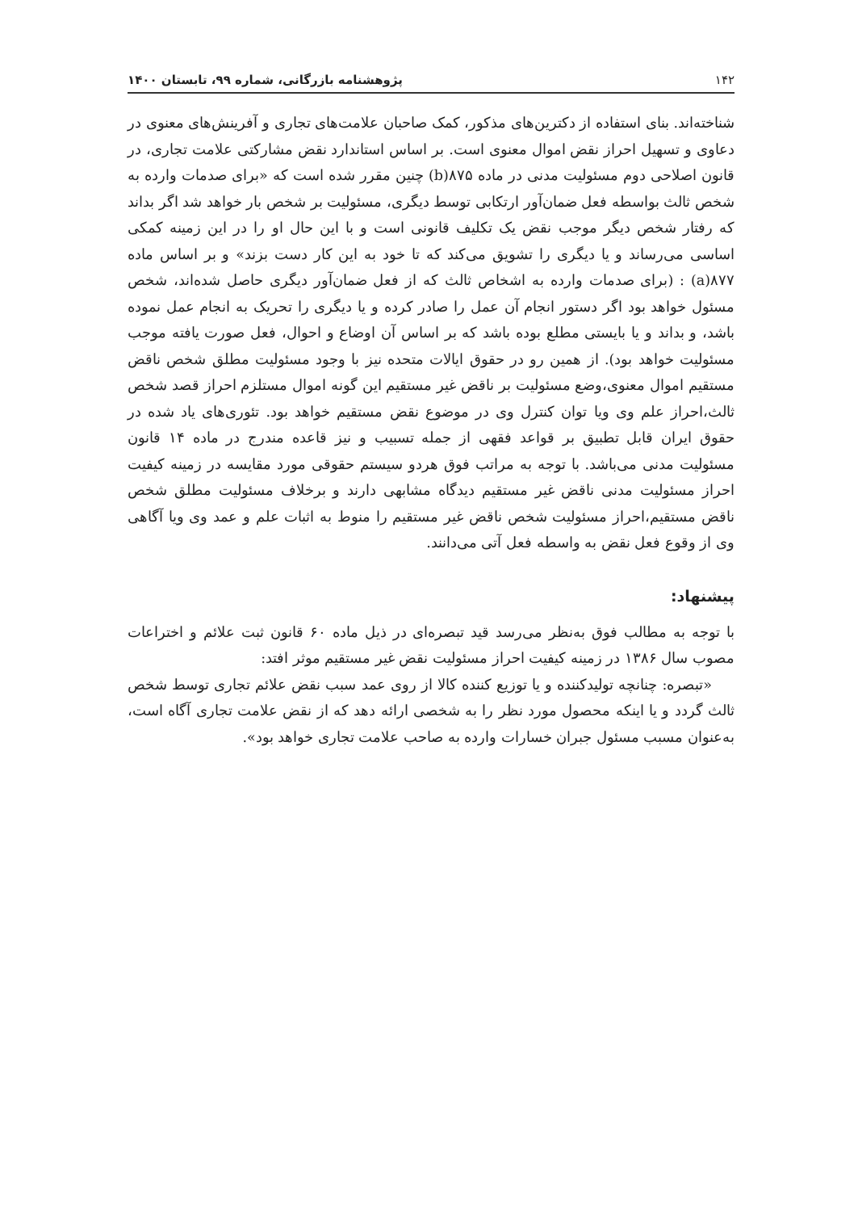۱۴۲ پژوهشنامه بازرگانی، شماره ۹۹، تابستان ۱۴۰۰
شناخته‌اند. بنای استفاده از دکترین‌های مذکور، کمک صاحبان علامت‌های تجاری و آفرینش‌های معنوی در دعاوی و تسهیل احراز نقض اموال معنوی است. بر اساس استاندارد نقض مشارکتی علامت تجاری، در قانون اصلاحی دوم مسئولیت مدنی در ماده ۸۷۵(b) چنین مقرر شده است که «برای صدمات وارده به شخص ثالث بواسطه فعل ضمان‌آور ارتکابی توسط دیگری، مسئولیت بر شخص بار خواهد شد اگر بداند که رفتار شخص دیگر موجب نقض یک تکلیف قانونی است و با این حال او را در این زمینه کمکی اساسی می‌رساند و یا دیگری را تشویق می‌کند که تا خود به این کار دست بزند» و بر اساس ماده ۸۷۷(a) : (برای صدمات وارده به اشخاص ثالث که از فعل ضمان‌آور دیگری حاصل شده‌اند، شخص مسئول خواهد بود اگر دستور انجام آن عمل را صادر کرده و یا دیگری را تحریک به انجام عمل نموده باشد، و بداند و یا بایستی مطلع بوده باشد که بر اساس آن اوضاع و احوال، فعل صورت یافته موجب مسئولیت خواهد بود). از همین رو در حقوق ایالات متحده نیز با وجود مسئولیت مطلق شخص ناقض مستقیم اموال معنوی،وضع مسئولیت بر ناقض غیر مستقیم این گونه اموال مستلزم احراز قصد شخص ثالث،احراز علم وی ویا توان کنترل وی در موضوع نقض مستقیم خواهد بود. تئوری‌های یاد شده در حقوق ایران قابل تطبیق بر قواعد فقهی از جمله تسبیب و نیز قاعده مندرج در ماده ۱۴ قانون مسئولیت مدنی می‌باشد. با توجه به مراتب فوق هردو سیستم حقوقی مورد مقایسه در زمینه کیفیت احراز مسئولیت مدنی ناقض غیر مستقیم دیدگاه مشابهی دارند و برخلاف مسئولیت مطلق شخص ناقض مستقیم،احراز مسئولیت شخص ناقض غیر مستقیم را منوط به اثبات علم و عمد وی ویا آگاهی وی از وقوع فعل نقض به واسطه فعل آتی می‌دانند.
پیشنهاد:
با توجه به مطالب فوق به‌نظر می‌رسد قید تبصره‌ای در ذیل ماده ۶۰ قانون ثبت علائم و اختراعات مصوب سال ۱۳۸۶ در زمینه کیفیت احراز مسئولیت نقض غیر مستقیم موثر افتد:
«تبصره: چنانچه تولیدکننده و یا توزیع کننده کالا از روی عمد سبب نقض علائم تجاری توسط شخص ثالث گردد و یا اینکه محصول مورد نظر را به شخصی ارائه دهد که از نقض علامت تجاری آگاه است، به‌عنوان مسبب مسئول جبران خسارات وارده به صاحب علامت تجاری خواهد بود».